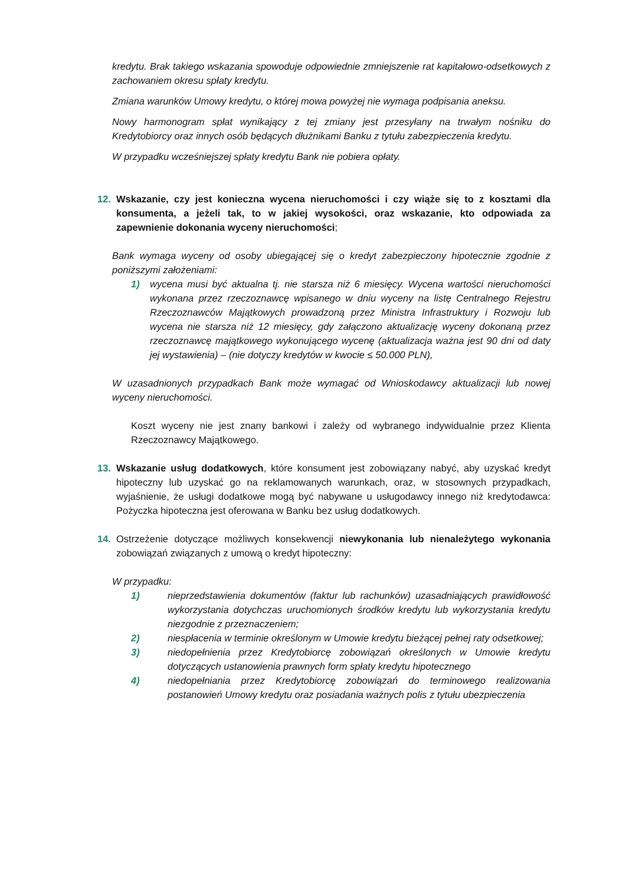kredytu. Brak takiego wskazania spowoduje odpowiednie zmniejszenie rat kapitałowo-odsetkowych z zachowaniem okresu spłaty kredytu.
Zmiana warunków Umowy kredytu, o której mowa powyżej nie wymaga podpisania aneksu.
Nowy harmonogram spłat wynikający z tej zmiany jest przesyłany na trwałym nośniku do Kredytobiorcy oraz innych osób będących dłużnikami Banku z tytułu zabezpieczenia kredytu.
W przypadku wcześniejszej spłaty kredytu Bank nie pobiera opłaty.
12. Wskazanie, czy jest konieczna wycena nieruchomości i czy wiąże się to z kosztami dla konsumenta, a jeżeli tak, to w jakiej wysokości, oraz wskazanie, kto odpowiada za zapewnienie dokonania wyceny nieruchomości;
Bank wymaga wyceny od osoby ubiegającej się o kredyt zabezpieczony hipotecznie zgodnie z poniższymi założeniami:
1) wycena musi być aktualna tj. nie starsza niż 6 miesięcy. Wycena wartości nieruchomości wykonana przez rzeczoznawcę wpisanego w dniu wyceny na listę Centralnego Rejestru Rzeczoznawców Majątkowych prowadzoną przez Ministra Infrastruktury i Rozwoju lub wycena nie starsza niż 12 miesięcy, gdy załączono aktualizację wyceny dokonaną przez rzeczoznawcę majątkowego wykonującego wycenę (aktualizacja ważna jest 90 dni od daty jej wystawienia) – (nie dotyczy kredytów w kwocie ≤ 50.000 PLN),
W uzasadnionych przypadkach Bank może wymagać od Wnioskodawcy aktualizacji lub nowej wyceny nieruchomości.
Koszt wyceny nie jest znany bankowi i zależy od wybranego indywidualnie przez Klienta Rzeczoznawcy Majątkowego.
13. Wskazanie usług dodatkowych, które konsument jest zobowiązany nabyć, aby uzyskać kredyt hipoteczny lub uzyskać go na reklamowanych warunkach, oraz, w stosownych przypadkach, wyjaśnienie, że usługi dodatkowe mogą być nabywane u usługodawcy innego niż kredytodawca: Pożyczka hipoteczna jest oferowana w Banku bez usług dodatkowych.
14. Ostrzeżenie dotyczące możliwych konsekwencji niewykonania lub nienależytego wykonania zobowiązań związanych z umową o kredyt hipoteczny:
W przypadku:
1) nieprzedstawienia dokumentów (faktur lub rachunków) uzasadniających prawidłowość wykorzystania dotychczas uruchomionych środków kredytu lub wykorzystania kredytu niezgodnie z przeznaczeniem;
2) niespłacenia w terminie określonym w Umowie kredytu bieżącej pełnej raty odsetkowej;
3) niedopełnienia przez Kredytobiorcę zobowiązań określonych w Umowie kredytu dotyczących ustanowienia prawnych form spłaty kredytu hipotecznego
4) niedopełniania przez Kredytobiorcę zobowiązań do terminowego realizowania postanowień Umowy kredytu oraz posiadania ważnych polis z tytułu ubezpieczenia